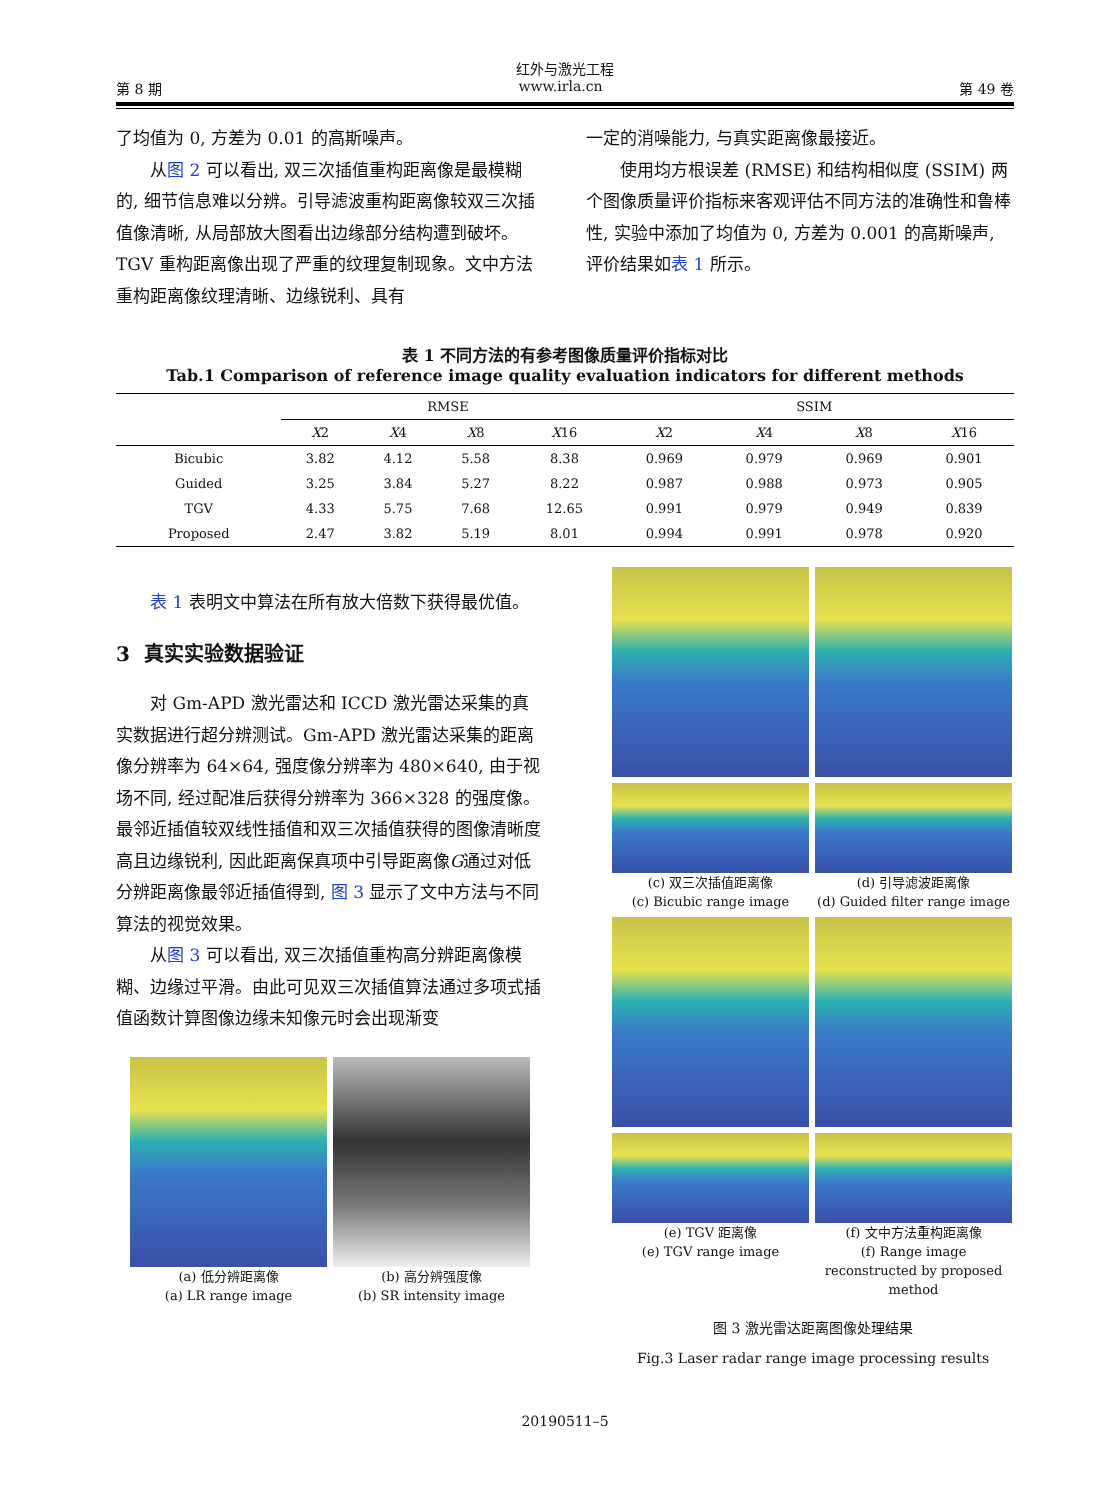红外与激光工程
第 8 期 www.irla.cn 第 49 卷
了均值为 0, 方差为 0.01 的高斯噪声。
从图 2 可以看出, 双三次插值重构距离像是最模糊的, 细节信息难以分辨。引导滤波重构距离像较双三次插值像清晰, 从局部放大图看出边缘部分结构遭到破坏。TGV 重构距离像出现了严重的纹理复制现象。文中方法重构距离像纹理清晰、边缘锐利、具有
一定的消噪能力, 与真实距离像最接近。
使用均方根误差 (RMSE) 和结构相似度 (SSIM) 两个图像质量评价指标来客观评估不同方法的准确性和鲁棒性, 实验中添加了均值为 0, 方差为 0.001 的高斯噪声, 评价结果如表 1 所示。
表 1 不同方法的有参考图像质量评价指标对比
Tab.1 Comparison of reference image quality evaluation indicators for different methods
| | RMSE | | | | SSIM | | | |
| --- | --- | --- | --- | --- | --- | --- | --- | --- |
| | X 2 | X 4 | X 8 | X 16 | X 2 | X 4 | X 8 | X 16 |
| Bicubic | 3.82 | 4.12 | 5.58 | 8.38 | 0.969 | 0.979 | 0.969 | 0.901 |
| Guided | 3.25 | 3.84 | 5.27 | 8.22 | 0.987 | 0.988 | 0.973 | 0.905 |
| TGV | 4.33 | 5.75 | 7.68 | 12.65 | 0.991 | 0.979 | 0.949 | 0.839 |
| Proposed | 2.47 | 3.82 | 5.19 | 8.01 | 0.994 | 0.991 | 0.978 | 0.920 |
表 1 表明文中算法在所有放大倍数下获得最优值。
3 真实实验数据验证
对 Gm-APD 激光雷达和 ICCD 激光雷达采集的真实数据进行超分辨测试。Gm-APD 激光雷达采集的距离像分辨率为 64×64, 强度像分辨率为 480×640, 由于视场不同, 经过配准后获得分辨率为 366×328 的强度像。最邻近插值较双线性插值和双三次插值获得的图像清晰度高且边缘锐利, 因此距离保真项中引导距离像G通过对低分辨距离像最邻近插值得到, 图 3 显示了文中方法与不同算法的视觉效果。
从图 3 可以看出, 双三次插值重构高分辨距离像模糊、边缘过平滑。由此可见双三次插值算法通过多项式插值函数计算图像边缘未知像元时会出现渐变
(a) 低分辨距离像
(a) LR range image
(b) 高分辨强度像
(b) SR intensity image
(c) 双三次插值距离像
(c) Bicubic range image
(d) 引导滤波距离像
(d) Guided filter range image
(e) TGV 距离像
(e) TGV range image
(f) 文中方法重构距离像
(f) Range image reconstructed by proposed method
图 3 激光雷达距离图像处理结果
Fig.3 Laser radar range image processing results
20190511–5